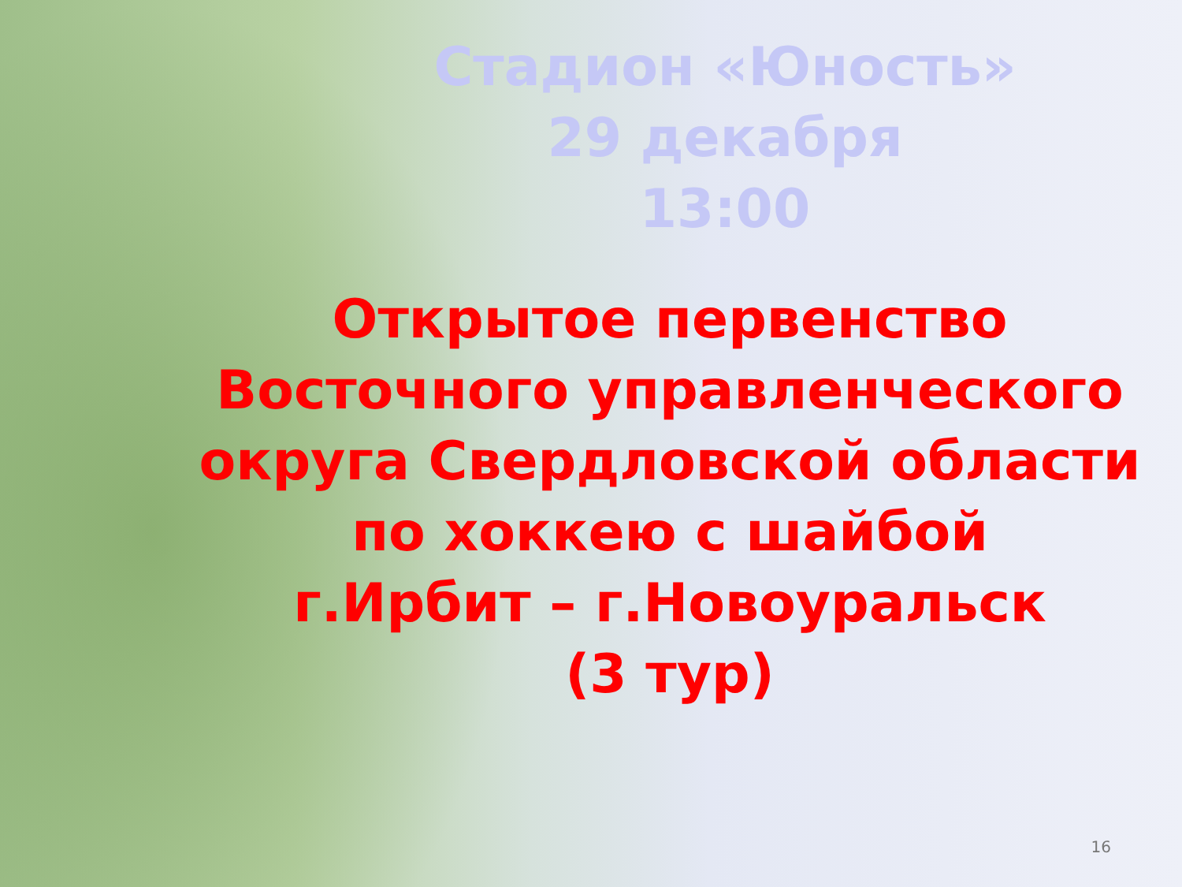Стадион «Юность»
29 декабря
13:00
Открытое первенство
Восточного управленческого
округа Свердловской области
по хоккею с шайбой
г.Ирбит – г.Новоуральск
(3 тур)
16